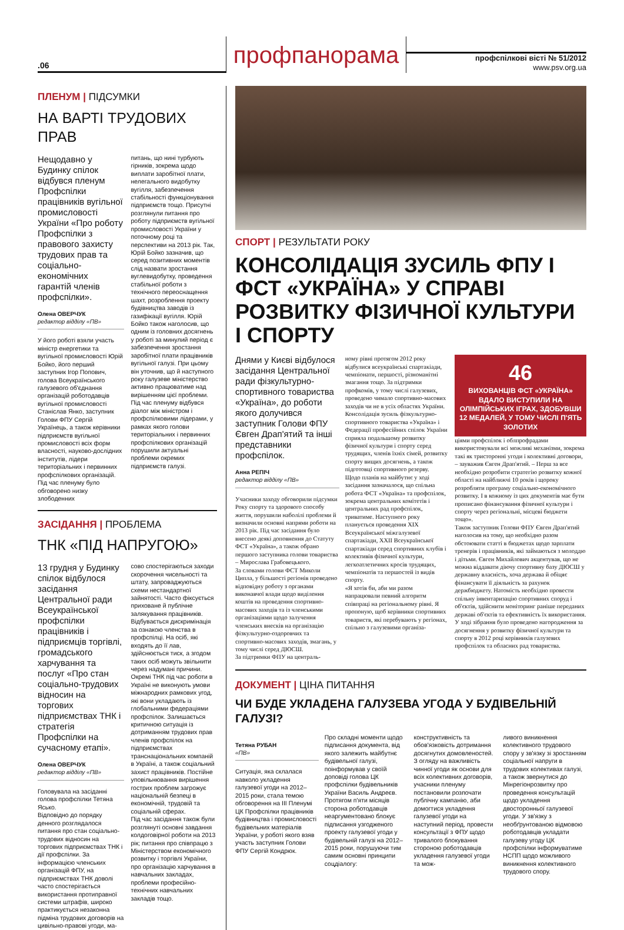.06
профпанорама
профспілкові вісті № 51/2012
www.psv.org.ua
ПЛЕНУМ | ПІДСУМКИ
НА ВАРТІ ТРУДОВИХ ПРАВ
Нещодавно у Будинку спілок відбувся пленум Профспілки працівників вугільної промисловості України «Про роботу Профспілки з правового захисту трудових прав та соціально-економічних гарантій членів профспілки».
Олена ОВЕРЧУК
редактор відділу «ПВ»
У його роботі взяли участь міністр енергетики та вугільної промисловості Юрій Бойко, його перший заступник Ігор Попович, голова Всеукраїнського галузевого об'єднання організацій роботодавців вугільної промисловості Станіслав Янко, заступник Голови ФПУ Сергій Українець, а також керівники підприємств вугільної промисловості всіх форм власності, науково-дослідних інститутів, лідери територіальних і первинних профспілкових організацій. Під час пленуму було обговорено низку злободенних
питань, що нині турбують гірників, зокрема щодо виплати заробітної плати, нелегального видобутку вугілля, забезпечення стабільності функціонування підприємств тощо. Присутні розглянули питання про роботу підприємств вугільної промисловості України у поточному році та перспективи на 2013 рік. Так, Юрій Бойко зазначив, що серед позитивних моментів слід назвати зростання вуглевидобутку, проведення стабільної роботи з технічного переоснащення шахт, розроблення проекту будівництва заводів із газифікації вугілля. Юрій Бойко також наголосив, що одним із головних досягнень у роботі за минулий період є забезпечення зростання заробітної плати працівників вугільної галузі. При цьому він уточнив, що й наступного року галузеве міністерство активно працюватиме над вирішенням цієї проблеми. Під час пленуму відбувся діалог між міністром і профспілковими лідерами, у рамках якого голови територіальних і первинних профспілкових організацій порушили актуальні проблеми окремих підприємств галузі.
ЗАСІДАННЯ | ПРОБЛЕМА
ТНК «ПІД НАПРУГОЮ»
13 грудня у Будинку спілок відбулося засідання Центральної ради Всеукраїнської профспілки працівників і підприємців торгівлі, громадського харчування та послуг «Про стан соціально-трудових відносин на торгових підприємствах ТНК і стратегія Профспілки на сучасному етапі».
Олена ОВЕРЧУК
редактор відділу «ПВ»
Головувала на засіданні голова профспілки Тетяна Ясько.
Відповідно до порядку денного розглядалося питання про стан соціально-трудових відносин на торгових підприємствах ТНК і дії профспілки. За інформацією членських організацій ФПУ, на підприємствах ТНК доволі часто спостерігається використання протиправної системи штрафів, широко практикується незаконна підміна трудових договорів на цивільно-правові угоди, ма-
сово спостерігаються заходи скорочення чисельності та штату, запроваджуються схеми нестандартної зайнятості. Часто фіксується приховане й публічне залякування працівників. Відбувається дискримінація за ознакою членства в профспілці. На осіб, які входять до її лав, здійснюється тиск, а згодом таких осіб можуть звільнити через надумані причини. Окремі ТНК під час роботи в Україні не виконують умови міжнародних рамкових угод, які вони укладають із глобальними федераціями профспілок. Залишається критичною ситуація із дотриманням трудових прав членів профспілок на підприємствах транснаціональних компаній в Україні, а також соціальний захист працівників. Постійне уповільнювання вирішення гострих проблем загрожує національній безпеці в економічній, трудовій та соціальній сферах.
Під час засідання також були розглянуті основні завдання колдоговірної роботи на 2013 рік; питання про співпрацю з Міністерством економічного розвитку і торгівлі України, про організацію харчування в навчальних закладах, проблеми професійно-технічних навчальних закладів тощо.
СПОРТ | РЕЗУЛЬТАТИ РОКУ
КОНСОЛІДАЦІЯ ЗУСИЛЬ ФПУ І ФСТ «УКРАЇНА» У СПРАВІ РОЗВИТКУ ФІЗИЧНОЇ КУЛЬТУРИ І СПОРТУ
Днями у Києві відбулося засідання Центральної ради фізкультурно-спортивного товариства «Україна», до роботи якого долучився заступник Голови ФПУ Євген Драп'ятий та інші представники профспілок.
Анна РЕПІЧ
редактор відділу «ПВ»
Учасники заходу обговорили підсумки Року спорту та здорового способу життя, порушили наболілі проблеми й визначили основні напрями роботи на 2013 рік. Під час засідання було внесено деякі доповнення до Статуту ФСТ «Україна», а також обрано першого заступника голови товариства – Мирослава Грабовецького.
За словами голови ФСТ Миколи Ципла, у більшості регіонів проведено відповідну роботу з органами виконавчої влади щодо виділення коштів на проведення спортивно-масових заходів та із членськими організаціями щодо залучення членських внесків на організацію фізкультурно-оздоровчих та спортивно-масових заходів, змагань, у тому числі серед ДЮСШ.
За підтримки ФПУ на централь-
ному рівні протягом 2012 року відбулися всеукраїнські спартакіади, чемпіонати, першості, різноманітні змагання тощо. За підтримки профкомів, у тому числі галузевих, проведено чимало спортивно-масових заходів чи не в усіх областях України.
Консолідація зусиль фізкультурно-спортивного товариства «Україна» і Федерації професійних спілок України сприяла подальшому розвитку фізичної культури і спорту серед трудящих, членів їхніх сімей, розвитку спорту вищих досягнень, а також підготовці спортивного резерву.
Щодо планів на майбутнє у ході засідання зазначалося, що спільна робота ФСТ «Україна» та профспілок, зокрема центральних комітетів і центральних рад профспілок, триватиме. Наступного року планується проведення XIX Всеукраїнської міжгалузевої спартакіади, XXII Всеукраїнської спартакіади серед спортивних клубів і колективів фізичної культури, легкоатлетичних кросів трудящих, чемпіонатів та першостей із видів спорту.
«Я хотів би, аби ми разом напрацювали певний алгоритм співпраці на регіональному рівні. Я пропоную, щоб керівники спортивних товариств, які перебувають у регіонах, спільно з галузевими організа-
46
ВИХОВАНЦІВ ФСТ «УКРАЇНА» ВДАЛО ВИСТУПИЛИ НА ОЛІМПІЙСЬКИХ ІГРАХ, ЗДОБУВШИ 12 МЕДАЛЕЙ, У ТОМУ ЧИСЛІ П'ЯТЬ ЗОЛОТИХ
ціями профспілок і облпрофрадами використовували всі можливі механізми, зокрема такі як тристоронні угоди і колективні договори, – зауважив Євген Драп'ятий. – Перш за все необхідно розробити стратегію розвитку кожної області на найближчі 10 років і щороку розробляти програму соціально-економічного розвитку. І в кожному із цих документів має бути прописано фінансування фізичної культури і спорту через регіональні, місцеві бюджети тощо».
Також заступник Голови ФПУ Євген Драп'ятий наголосив на тому, що необхідно разом обстоювати статті в бюджетах щодо зарплати тренерів і працівників, які займаються з молоддю і дітьми. Євген Михайлович акцентував, що не можна віддавати діючу спортивну базу ДЮСШ у державну власність, хоча держава й обіцяє фінансувати її діяльність за рахунок держбюджету. Натомість необхідно провести спільну інвентаризацію спортивних споруд і об'єктів, здійснити моніторинг раніше переданих державі об'єктів та ефективність їх використання.
У ході зібрання було проведено нагородження за досягнення у розвитку фізичної культури та спорту в 2012 році керівників галузевих профспілок та обласних рад товариства.
ДОКУМЕНТ | ЦІНА ПИТАННЯ
ЧИ БУДЕ УКЛАДЕНА ГАЛУЗЕВА УГОДА У БУДІВЕЛЬНІЙ ГАЛУЗІ?
Тетяна РУБАН
«ПВ»
Ситуація, яка склалася навколо укладення галузевої угоди на 2012–2015 роки, стала темою обговорення на ІІІ Пленумі ЦК Профспілки працівників будівництва і промисловості будівельних матеріалів України, у роботі якого взяв участь заступник Голови ФПУ Сергій Кондрюк.
Про складні моменти щодо підписання документа, від якого залежить майбутнє будівельної галузі, поінформував у своїй доповіді голова ЦК профспілки будівельників України Василь Андреєв. Протягом п'яти місяців сторона роботодавців неаргументовано блокує підписання узгодженого проекту галузевої угоди у будівельній галузі на 2012–2015 роки, порушуючи тим самим основні принципи соцдіалогу:
конструктивність та обов'язковість дотримання досягнутих домовленостей.
З огляду на важливість чинної угоди як основи для всіх колективних договорів, учасники пленуму постановили розпочати публічну кампанію, аби домогтися укладення галузевої угоди на наступний період, провести консультації з ФПУ щодо тривалого блокування стороною роботодавців укладення галузевої угоди та мож-
ливого виникнення колективного трудового спору у зв'язку зі зростанням соціальної напруги в трудових колективах галузі, а також звернутися до Мінрегіонрозвитку про проведення консультацій щодо укладення двосторонньої галузевої угоди. У зв'язку з необґрунтованою відмовою роботодавців укладати галузеву угоду ЦК профспілки інформуватиме НСПП щодо можливого виникнення колективного трудового спору.